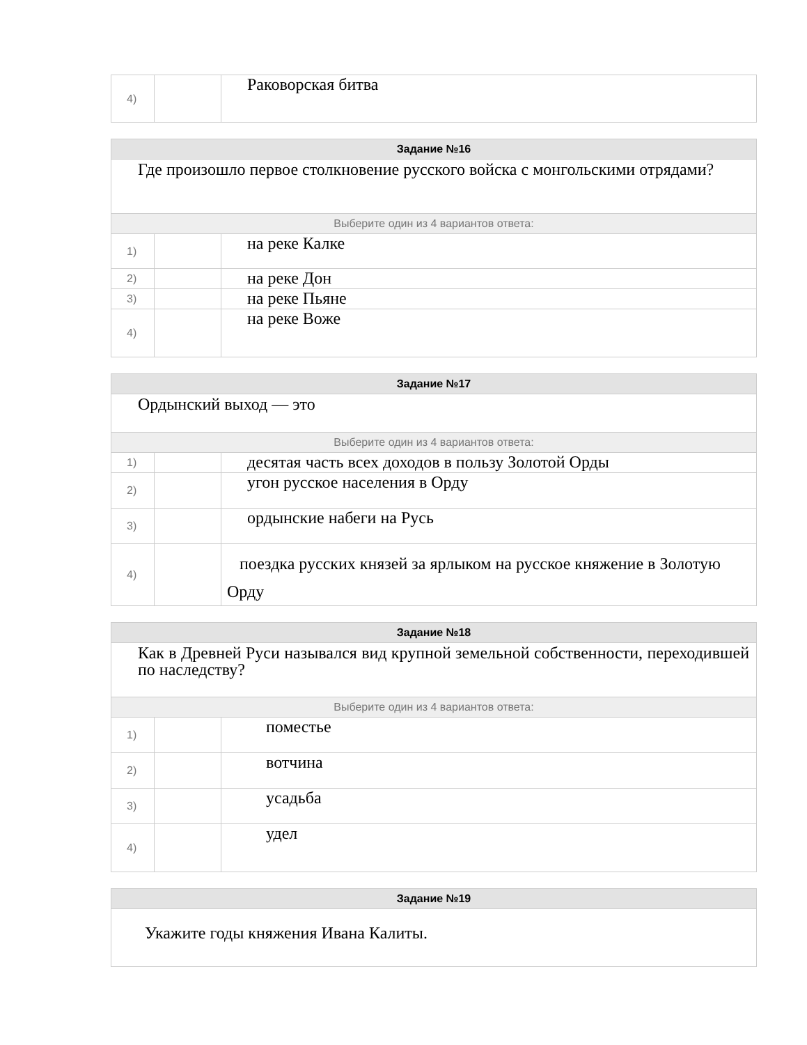| 4) | | Раковорская битва |
| Задание №16 | | |
| Где произошло первое столкновение русского войска с монгольскими отрядами? | | |
| Выберите один из 4 вариантов ответа: | | |
| 1) | | на реке Калке |
| 2) | | на реке Дон |
| 3) | | на реке Пьяне |
| 4) | | на реке Воже |
| Задание №17 | | |
| Ордынский выход — это | | |
| Выберите один из 4 вариантов ответа: | | |
| 1) | | десятая часть всех доходов в пользу Золотой Орды |
| 2) | | угон русское населения в Орду |
| 3) | | ордынские набеги на Русь |
| 4) | | поездка русских князей за ярлыком на русское княжение в Золотую Орду |
| Задание №18 | | |
| Как в Древней Руси назывался вид крупной земельной собственности, переходившей по наследству? | | |
| Выберите один из 4 вариантов ответа: | | |
| 1) | | поместье |
| 2) | | вотчина |
| 3) | | усадьба |
| 4) | | удел |
| Задание №19 |
| Укажите годы княжения Ивана Калиты. |